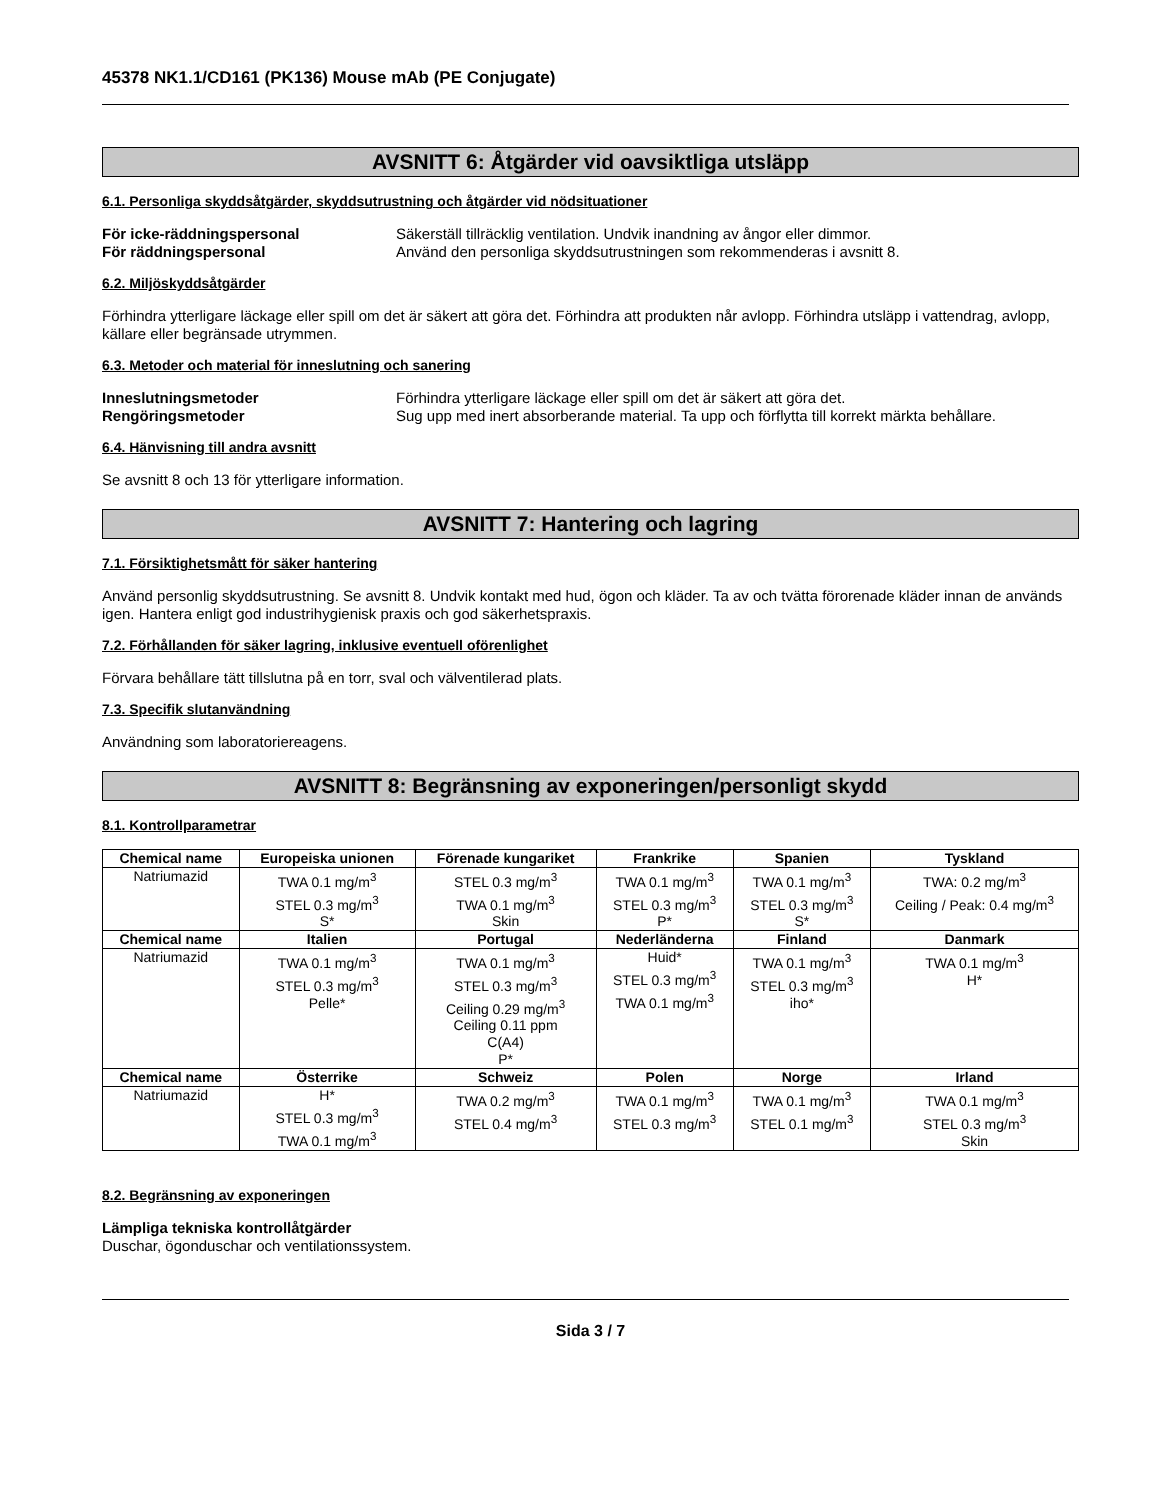45378 NK1.1/CD161 (PK136) Mouse mAb (PE Conjugate)
AVSNITT 6: Åtgärder vid oavsiktliga utsläpp
6.1. Personliga skyddsåtgärder, skyddsutrustning och åtgärder vid nödsituationer
För icke-räddningspersonal Säkerställ tillräcklig ventilation. Undvik inandning av ångor eller dimmor.
För räddningspersonal Använd den personliga skyddsutrustningen som rekommenderas i avsnitt 8.
6.2. Miljöskyddsåtgärder
Förhindra ytterligare läckage eller spill om det är säkert att göra det. Förhindra att produkten når avlopp. Förhindra utsläpp i vattendrag, avlopp, källare eller begränsade utrymmen.
6.3. Metoder och material för inneslutning och sanering
Inneslutningsmetoder Förhindra ytterligare läckage eller spill om det är säkert att göra det.
Rengöringsmetoder Sug upp med inert absorberande material. Ta upp och förflytta till korrekt märkta behållare.
6.4. Hänvisning till andra avsnitt
Se avsnitt 8 och 13 för ytterligare information.
AVSNITT 7: Hantering och lagring
7.1. Försiktighetsmått för säker hantering
Använd personlig skyddsutrustning. Se avsnitt 8. Undvik kontakt med hud, ögon och kläder. Ta av och tvätta förorenade kläder innan de används igen. Hantera enligt god industrihygienisk praxis och god säkerhetspraxis.
7.2. Förhållanden för säker lagring, inklusive eventuell oförenlighet
Förvara behållare tätt tillslutna på en torr, sval och välventilerad plats.
7.3. Specifik slutanvändning
Användning som laboratoriereagens.
AVSNITT 8: Begränsning av exponeringen/personligt skydd
8.1. Kontrollparametrar
| Chemical name | Europeiska unionen | Förenade kungariket | Frankrike | Spanien | Tyskland |
| --- | --- | --- | --- | --- | --- |
| Natriumazid | TWA 0.1 mg/m<sup>3</sup> STEL 0.3 mg/m<sup>3</sup> S* | STEL 0.3 mg/m<sup>3</sup> TWA 0.1 mg/m<sup>3</sup> Skin | TWA 0.1 mg/m<sup>3</sup> STEL 0.3 mg/m<sup>3</sup> P* | TWA 0.1 mg/m<sup>3</sup> STEL 0.3 mg/m<sup>3</sup> S* | TWA: 0.2 mg/m<sup>3</sup> Ceiling / Peak: 0.4 mg/m<sup>3</sup> |
| Chemical name | Italien | Portugal | Nederländerna | Finland | Danmark |
| Natriumazid | TWA 0.1 mg/m<sup>3</sup> STEL 0.3 mg/m<sup>3</sup> Pelle* | TWA 0.1 mg/m<sup>3</sup> STEL 0.3 mg/m<sup>3</sup> Ceiling 0.29 mg/m<sup>3</sup> Ceiling 0.11 ppm C(A4) P* | Huid* STEL 0.3 mg/m<sup>3</sup> TWA 0.1 mg/m<sup>3</sup> | TWA 0.1 mg/m<sup>3</sup> STEL 0.3 mg/m<sup>3</sup> iho* | TWA 0.1 mg/m<sup>3</sup> H* |
| Chemical name | Österrike | Schweiz | Polen | Norge | Irland |
| Natriumazid | H* STEL 0.3 mg/m<sup>3</sup> TWA 0.1 mg/m<sup>3</sup> | TWA 0.2 mg/m<sup>3</sup> STEL 0.4 mg/m<sup>3</sup> | TWA 0.1 mg/m<sup>3</sup> STEL 0.3 mg/m<sup>3</sup> | TWA 0.1 mg/m<sup>3</sup> STEL 0.1 mg/m<sup>3</sup> | TWA 0.1 mg/m<sup>3</sup> STEL 0.3 mg/m<sup>3</sup> Skin |
8.2. Begränsning av exponeringen
Lämpliga tekniska kontrollåtgärder
Duschar, ögonduschar och ventilationssystem.
Sida 3 / 7